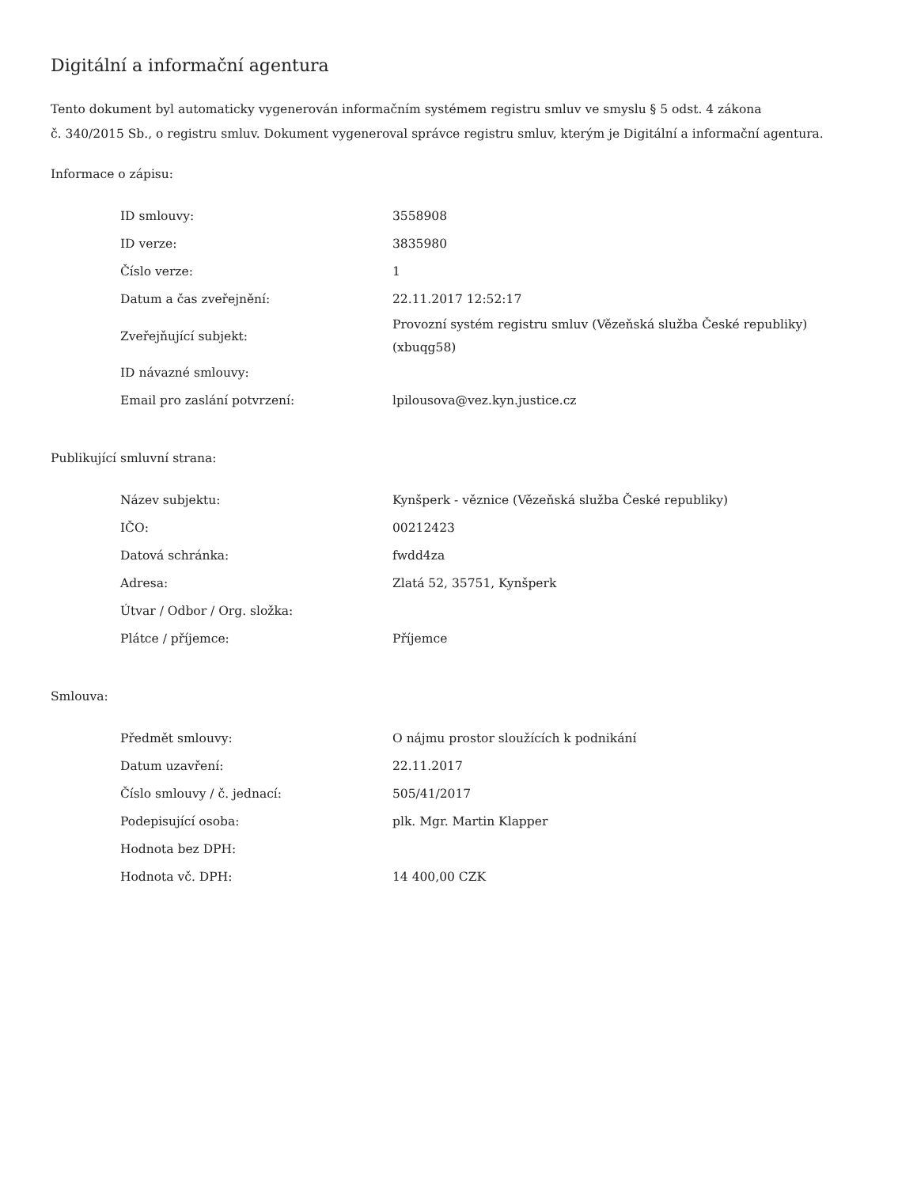Digitální a informační agentura
Tento dokument byl automaticky vygenerován informačním systémem registru smluv ve smyslu § 5 odst. 4 zákona
č. 340/2015 Sb., o registru smluv. Dokument vygeneroval správce registru smluv, kterým je Digitální a informační agentura.
Informace o zápisu:
| ID smlouvy: | 3558908 |
| ID verze: | 3835980 |
| Číslo verze: | 1 |
| Datum a čas zveřejnění: | 22.11.2017 12:52:17 |
| Zveřejňující subjekt: | Provozní systém registru smluv (Vězeňská služba České republiky) (xbuqg58) |
| ID návazné smlouvy: | |
| Email pro zaslání potvrzení: | lpilousova@vez.kyn.justice.cz |
Publikující smluvní strana:
| Název subjektu: | Kynšperk - věznice (Vězeňská služba České republiky) |
| IČO: | 00212423 |
| Datová schránka: | fwdd4za |
| Adresa: | Zlatá 52, 35751, Kynšperk |
| Útvar / Odbor / Org. složka: | |
| Plátce / příjemce: | Příjemce |
Smlouva:
| Předmět smlouvy: | O nájmu prostor sloužících k podnikání |
| Datum uzavření: | 22.11.2017 |
| Číslo smlouvy / č. jednací: | 505/41/2017 |
| Podepisující osoba: | plk. Mgr. Martin Klapper |
| Hodnota bez DPH: | |
| Hodnota vč. DPH: | 14 400,00 CZK |